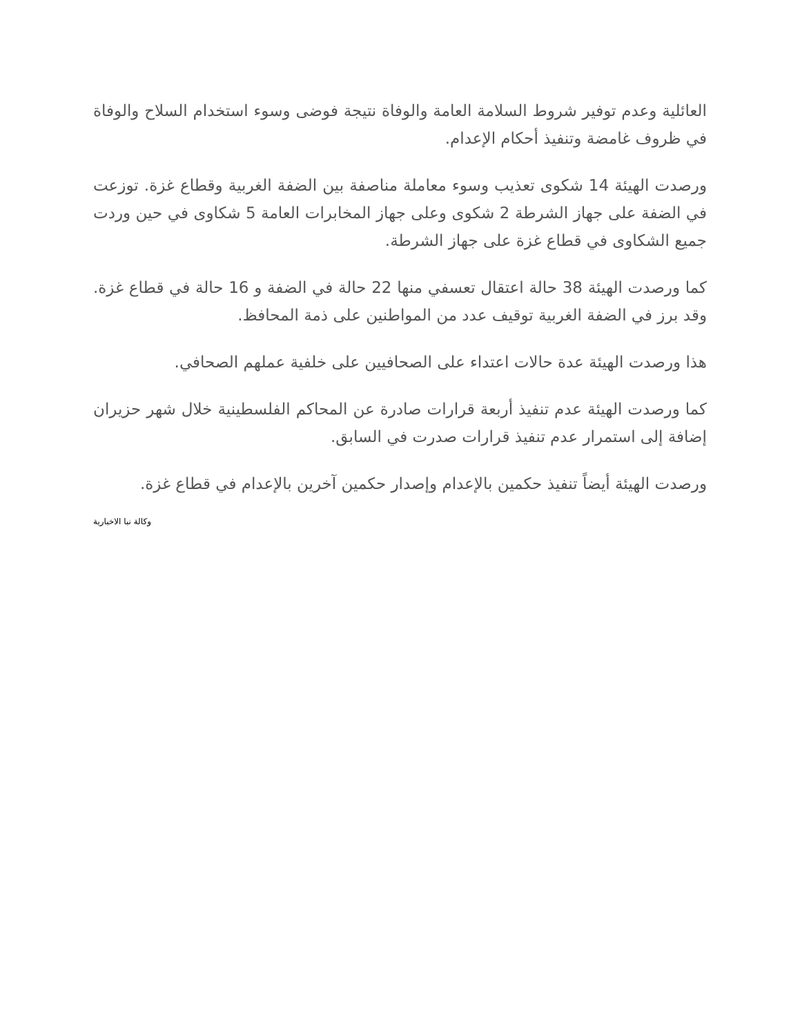العائلية وعدم توفير شروط السلامة العامة والوفاة نتيجة فوضى وسوء استخدام السلاح والوفاة في ظروف غامضة وتنفيذ أحكام الإعدام.
ورصدت الهيئة 14 شكوى تعذيب وسوء معاملة مناصفة بين الضفة الغربية وقطاع غزة. توزعت في الضفة على جهاز الشرطة 2 شكوى وعلى جهاز المخابرات العامة 5 شكاوى في حين وردت جميع الشكاوى في قطاع غزة على جهاز الشرطة.
كما ورصدت الهيئة 38 حالة اعتقال تعسفي منها 22 حالة في الضفة و 16 حالة في قطاع غزة. وقد برز في الضفة الغربية توقيف عدد من المواطنين على ذمة المحافظ.
هذا ورصدت الهيئة عدة حالات اعتداء على الصحافيين على خلفية عملهم الصحافي.
كما ورصدت الهيئة عدم تنفيذ أربعة قرارات صادرة عن المحاكم الفلسطينية خلال شهر حزيران إضافة إلى استمرار عدم تنفيذ قرارات صدرت في السابق.
ورصدت الهيئة أيضاً تنفيذ حكمين بالإعدام وإصدار حكمين آخرين بالإعدام في قطاع غزة.
وكالة نبا الاخبارية